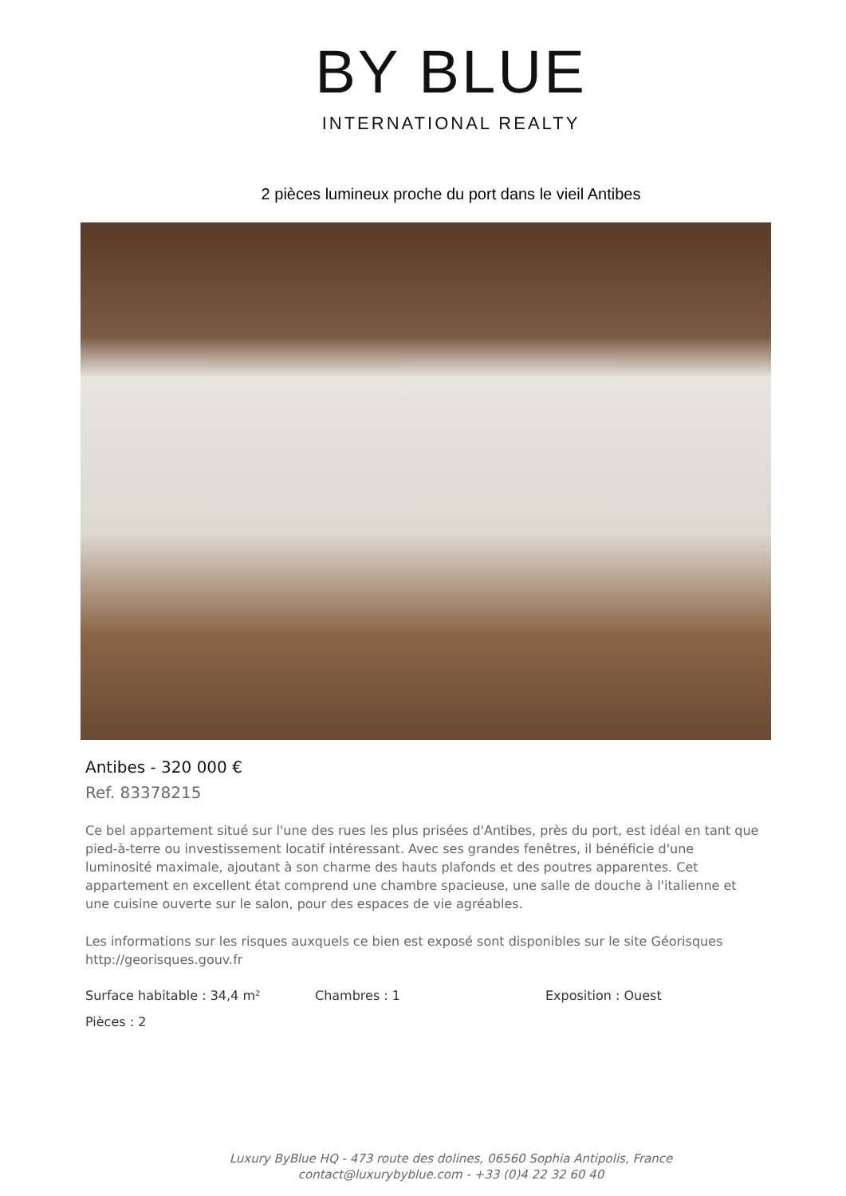BY BLUE
INTERNATIONAL REALTY
2 pièces lumineux proche du port dans le vieil Antibes
Antibes - 320 000 €
Ref. 83378215
Ce bel appartement situé sur l'une des rues les plus prisées d'Antibes, près du port, est idéal en tant que pied-à-terre ou investissement locatif intéressant. Avec ses grandes fenêtres, il bénéficie d'une luminosité maximale, ajoutant à son charme des hauts plafonds et des poutres apparentes. Cet appartement en excellent état comprend une chambre spacieuse, une salle de douche à l'italienne et une cuisine ouverte sur le salon, pour des espaces de vie agréables.
Les informations sur les risques auxquels ce bien est exposé sont disponibles sur le site Géorisques http://georisques.gouv.fr
Surface habitable : 34,4 m² Chambres : 1 Exposition : Ouest
Pièces : 2
Luxury ByBlue HQ - 473 route des dolines, 06560 Sophia Antipolis, France
contact@luxurybyblue.com - +33 (0)4 22 32 60 40